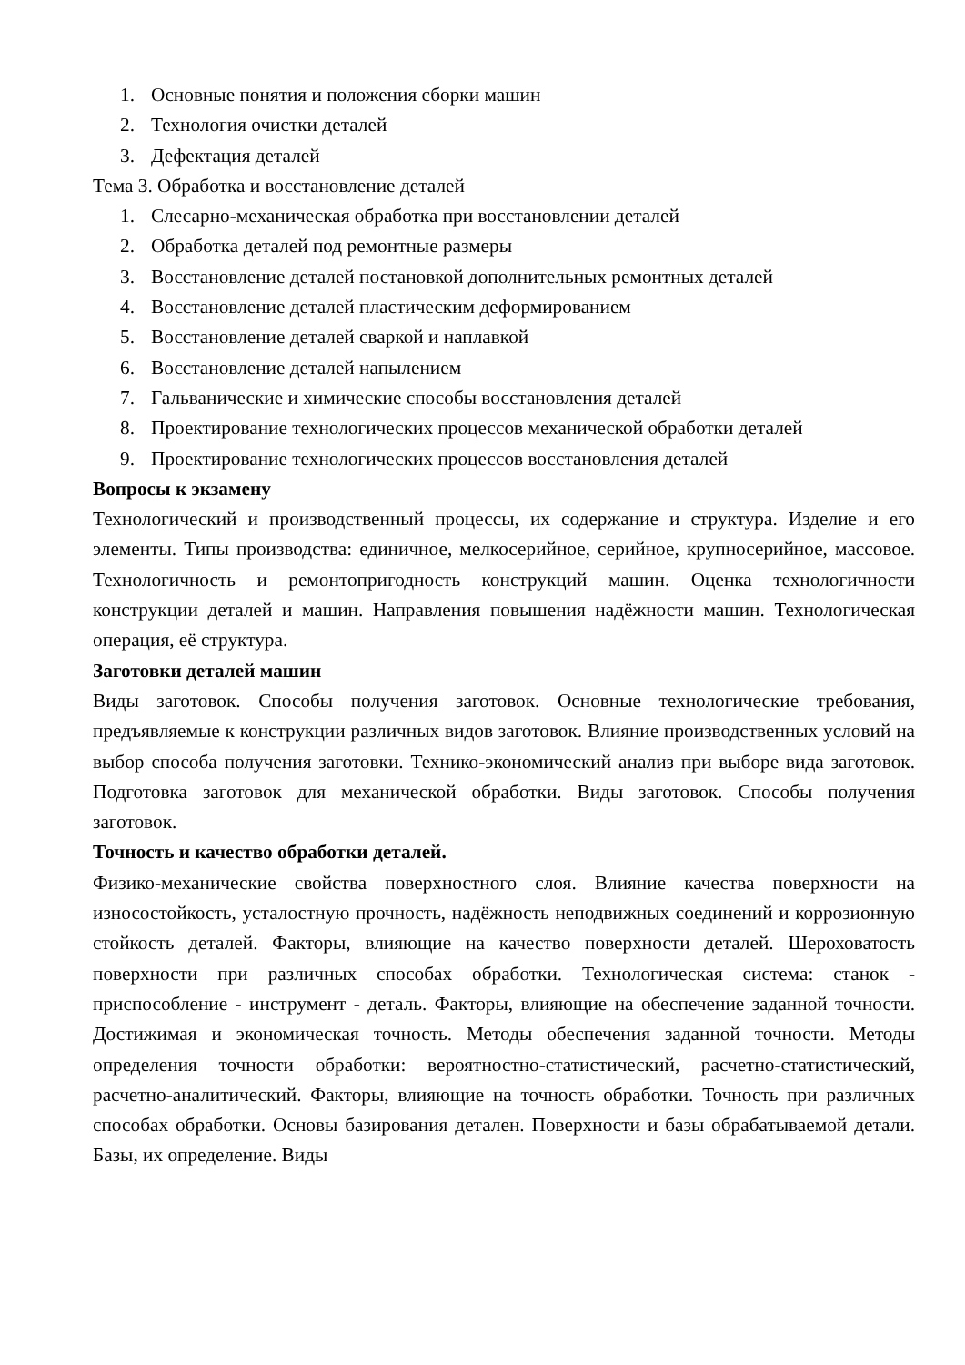1. Основные понятия и положения сборки машин
2. Технология очистки деталей
3. Дефектация деталей
Тема 3. Обработка и восстановление деталей
1. Слесарно-механическая обработка при восстановлении деталей
2. Обработка деталей под ремонтные размеры
3. Восстановление деталей постановкой дополнительных ремонтных деталей
4. Восстановление деталей пластическим деформированием
5. Восстановление деталей сваркой и наплавкой
6. Восстановление деталей напылением
7. Гальванические и химические способы восстановления деталей
8. Проектирование технологических процессов механической обработки деталей
9. Проектирование технологических процессов восстановления деталей
Вопросы к экзамену
Технологический и производственный процессы, их содержание и структура. Изделие и его элементы. Типы производства: единичное, мелкосерийное, серийное, крупносерийное, массовое. Технологичность и ремонтопригодность конструкций машин. Оценка технологичности конструкции деталей и машин. Направления повышения надёжности машин. Технологическая операция, её структура.
Заготовки деталей машин
Виды заготовок. Способы получения заготовок. Основные технологические требования, предъявляемые к конструкции различных видов заготовок. Влияние производственных условий на выбор способа получения заготовки. Технико-экономический анализ при выборе вида заготовок. Подготовка заготовок для механической обработки. Виды заготовок. Способы получения заготовок.
Точность и качество обработки деталей.
Физико-механические свойства поверхностного слоя. Влияние качества поверхности на износостойкость, усталостную прочность, надёжность неподвижных соединений и коррозионную стойкость деталей. Факторы, влияющие на качество поверхности деталей. Шероховатость поверхности при различных способах обработки. Технологическая система: станок - приспособление - инструмент - деталь. Факторы, влияющие на обеспечение заданной точности. Достижимая и экономическая точность. Методы обеспечения заданной точности. Методы определения точности обработки: вероятностно-статистический, расчетно-статистический, расчетно-аналитический. Факторы, влияющие на точность обработки. Точность при различных способах обработки. Основы базирования детален. Поверхности и базы обрабатываемой детали. Базы, их определение. Виды